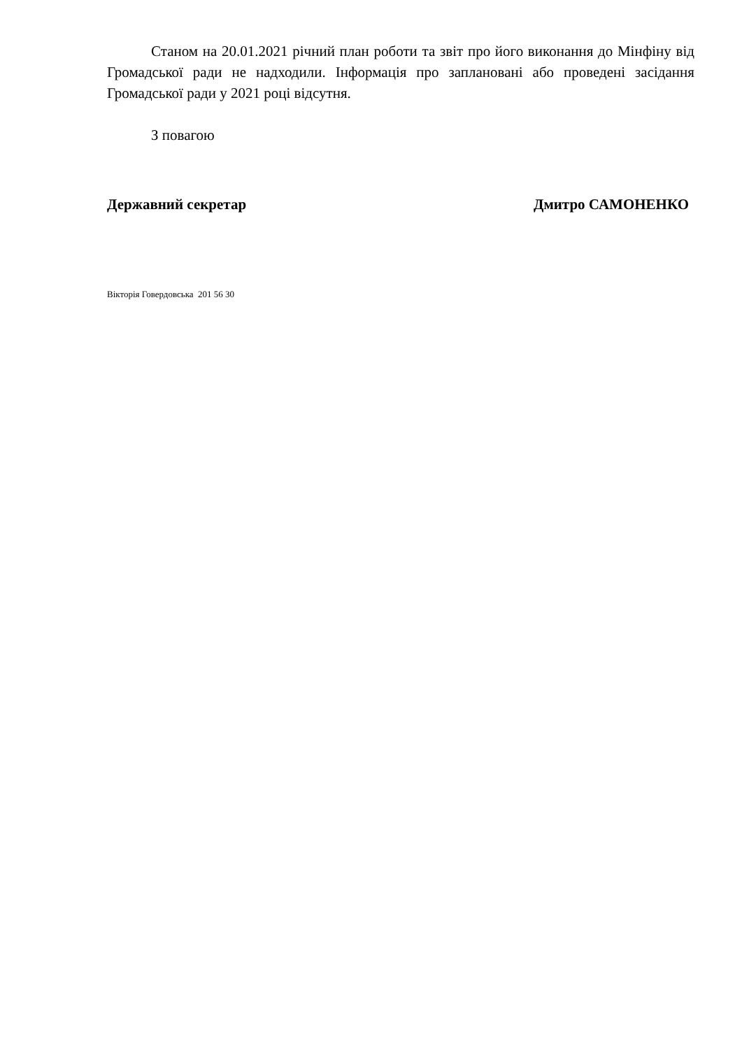Станом на 20.01.2021 річний план роботи та звіт про його виконання до Мінфіну від Громадської ради не надходили. Інформація про заплановані або проведені засідання Громадської ради у 2021 році відсутня.
З повагою
Державний секретар Дмитро САМОНЕНКО
Вікторія Говердовська 201 56 30